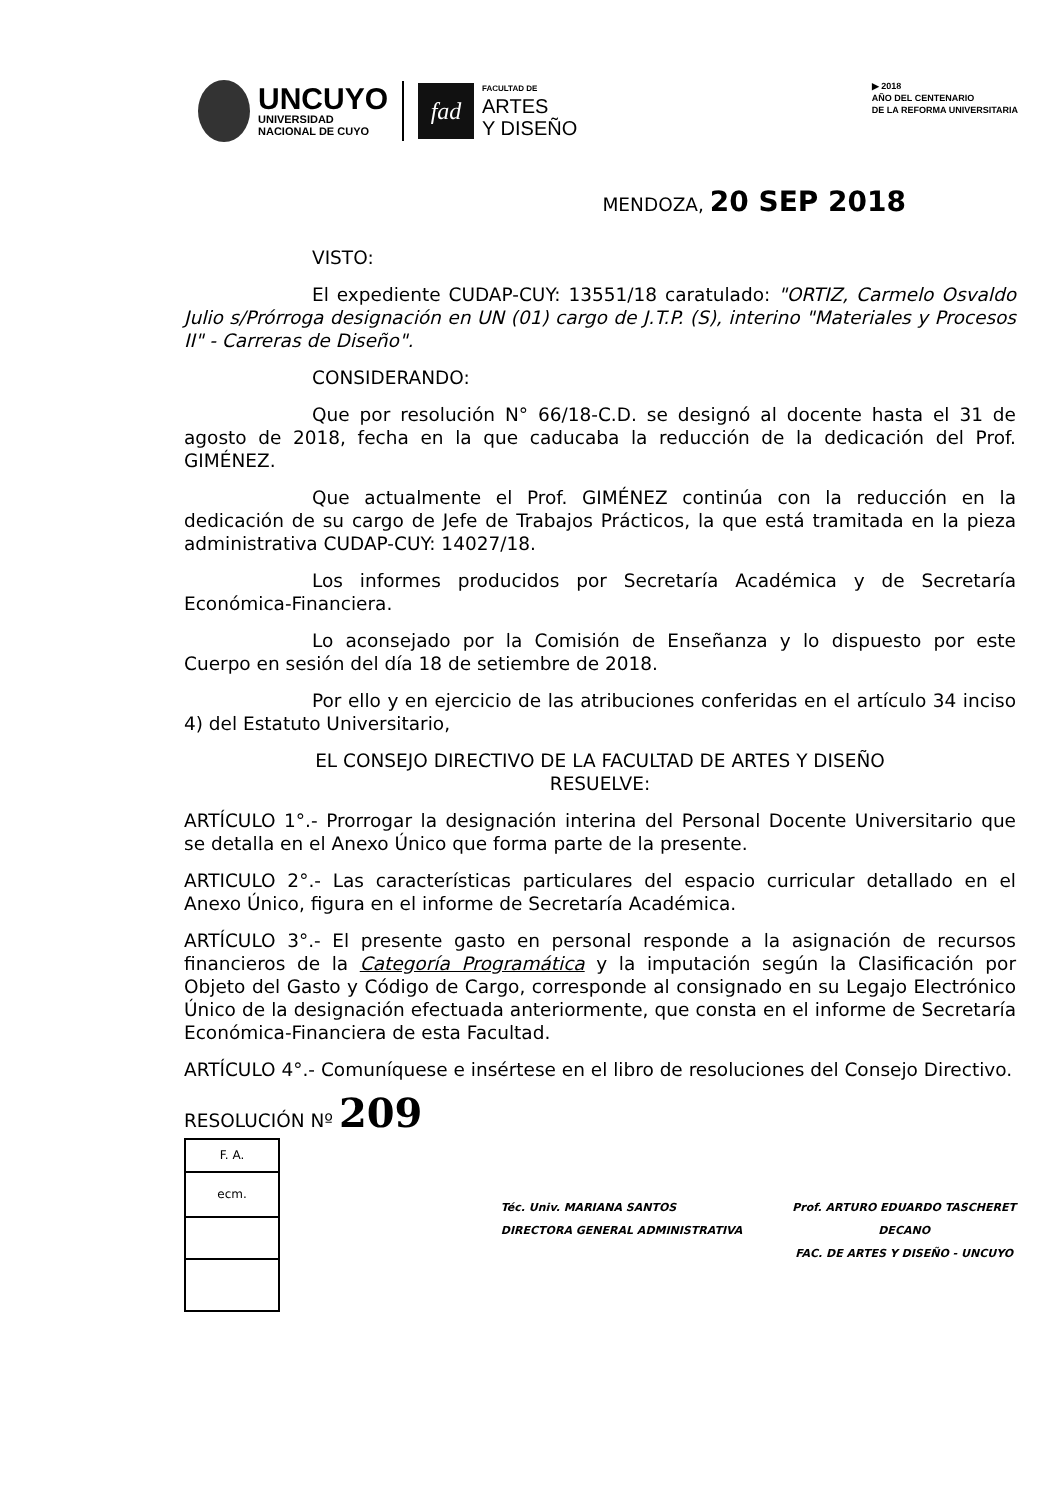UNCUYO
UNIVERSIDAD
NACIONAL DE CUYO
fad
FACULTAD DE
ARTES
Y DISEÑO
▶ 2018
AÑO DEL CENTENARIO
DE LA REFORMA UNIVERSITARIA
MENDOZA, 20 SEP 2018
VISTO:
El expediente CUDAP-CUY: 13551/18 caratulado: "ORTIZ, Carmelo Osvaldo Julio s/Prórroga designación en UN (01) cargo de J.T.P. (S), interino "Materiales y Procesos II" - Carreras de Diseño".
CONSIDERANDO:
Que por resolución N° 66/18-C.D. se designó al docente hasta el 31 de agosto de 2018, fecha en la que caducaba la reducción de la dedicación del Prof. GIMÉNEZ.
Que actualmente el Prof. GIMÉNEZ continúa con la reducción en la dedicación de su cargo de Jefe de Trabajos Prácticos, la que está tramitada en la pieza administrativa CUDAP-CUY: 14027/18.
Los informes producidos por Secretaría Académica y de Secretaría Económica-Financiera.
Lo aconsejado por la Comisión de Enseñanza y lo dispuesto por este Cuerpo en sesión del día 18 de setiembre de 2018.
Por ello y en ejercicio de las atribuciones conferidas en el artículo 34 inciso 4) del Estatuto Universitario,
EL CONSEJO DIRECTIVO DE LA FACULTAD DE ARTES Y DISEÑO
RESUELVE:
ARTÍCULO 1°.- Prorrogar la designación interina del Personal Docente Universitario que se detalla en el Anexo Único que forma parte de la presente.
ARTICULO 2°.- Las características particulares del espacio curricular detallado en el Anexo Único, figura en el informe de Secretaría Académica.
ARTÍCULO 3°.- El presente gasto en personal responde a la asignación de recursos financieros de la Categoría Programática y la imputación según la Clasificación por Objeto del Gasto y Código de Cargo, corresponde al consignado en su Legajo Electrónico Único de la designación efectuada anteriormente, que consta en el informe de Secretaría Económica-Financiera de esta Facultad.
ARTÍCULO 4°.- Comuníquese e insértese en el libro de resoluciones del Consejo Directivo.
RESOLUCIÓN Nº 209
F. A.
ecm.
Téc. Univ. MARIANA SANTOS
DIRECTORA GENERAL ADMINISTRATIVA
Prof. ARTURO EDUARDO TASCHERET
DECANO
FAC. DE ARTES Y DISEÑO - UNCUYO